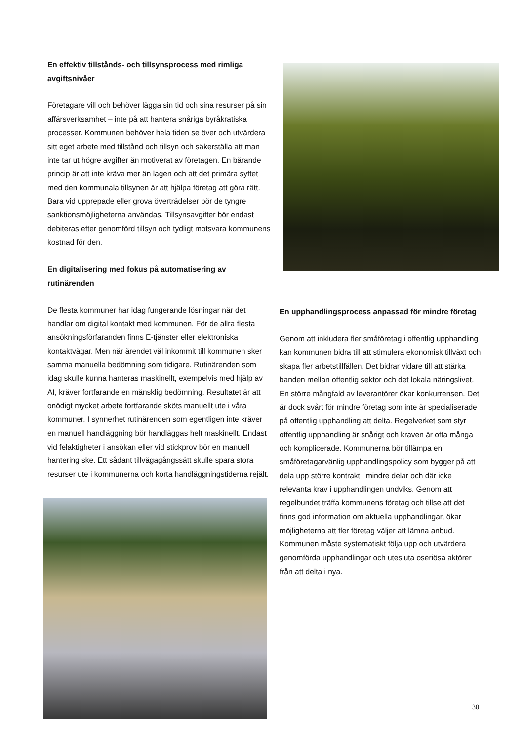En effektiv tillstånds- och tillsynsprocess med rimliga avgiftsnivåer
Företagare vill och behöver lägga sin tid och sina resurser på sin affärsverksamhet – inte på att hantera snåriga byråkratiska processer. Kommunen behöver hela tiden se över och utvärdera sitt eget arbete med tillstånd och tillsyn och säkerställa att man inte tar ut högre avgifter än motiverat av företagen. En bärande princip är att inte kräva mer än lagen och att det primära syftet med den kommunala tillsynen är att hjälpa företag att göra rätt. Bara vid upprepade eller grova överträdelser bör de tyngre sanktionsmöjligheterna användas. Tillsynsavgifter bör endast debiteras efter genomförd tillsyn och tydligt motsvara kommunens kostnad för den.
En digitalisering med fokus på automatisering av rutinärenden
De flesta kommuner har idag fungerande lösningar när det handlar om digital kontakt med kommunen. För de allra flesta ansökningsförfaranden finns E-tjänster eller elektroniska kontaktvägar. Men när ärendet väl inkommit till kommunen sker samma manuella bedömning som tidigare. Rutinärenden som idag skulle kunna hanteras maskinellt, exempelvis med hjälp av AI, kräver fortfarande en mänsklig bedömning. Resultatet är att onödigt mycket arbete fortfarande sköts manuellt ute i våra kommuner. I synnerhet rutinärenden som egentligen inte kräver en manuell handläggning bör handläggas helt maskinellt. Endast vid felaktigheter i ansökan eller vid stickprov bör en manuell hantering ske. Ett sådant tillvägagångssätt skulle spara stora resurser ute i kommunerna och korta handläggningstiderna rejält.
En upphandlingsprocess anpassad för mindre företag
Genom att inkludera fler småföretag i offentlig upphandling kan kommunen bidra till att stimulera ekonomisk tillväxt och skapa fler arbetstillfällen. Det bidrar vidare till att stärka banden mellan offentlig sektor och det lokala näringslivet. En större mångfald av leverantörer ökar konkurrensen. Det är dock svårt för mindre företag som inte är specialiserade på offentlig upphandling att delta. Regelverket som styr offentlig upphandling är snårigt och kraven är ofta många och komplicerade. Kommunerna bör tillämpa en småföretagarvänlig upphandlingspolicy som bygger på att dela upp större kontrakt i mindre delar och där icke relevanta krav i upphandlingen undviks. Genom att regelbundet träffa kommunens företag och tillse att det finns god information om aktuella upphandlingar, ökar möjligheterna att fler företag väljer att lämna anbud. Kommunen måste systematiskt följa upp och utvärdera genomförda upphandlingar och utesluta oseriösa aktörer från att delta i nya.
30